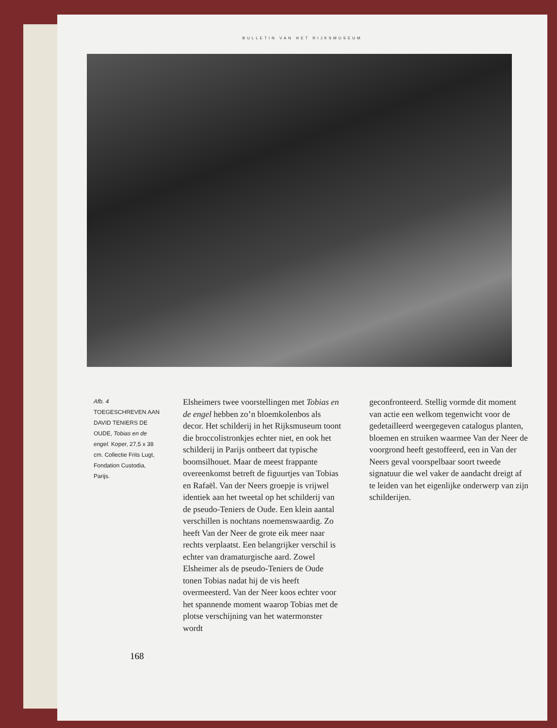BULLETIN VAN HET RIJKSMUSEUM
Afb. 4
TOEGESCHREVEN AAN DAVID TENIERS DE OUDE, Tobias en de engel. Koper, 27,5 x 38 cm. Collectie Frits Lugt, Fondation Custodia, Parijs.
Elsheimers twee voorstellingen met Tobias en de engel hebben zo’n bloemkolenbos als decor. Het schilderij in het Rijksmuseum toont die broccolistronkjes echter niet, en ook het schilderij in Parijs ontbeert dat typische boomsilhouet. Maar de meest frappante overeenkomst betreft de figuurtjes van Tobias en Rafaël. Van der Neers groepje is vrijwel identiek aan het tweetal op het schilderij van de pseudo-Teniers de Oude. Een klein aantal verschillen is nochtans noemenswaardig. Zo heeft Van der Neer de grote eik meer naar rechts verplaatst. Een belangrijker verschil is echter van dramaturgische aard. Zowel Elsheimer als de pseudo-Teniers de Oude tonen Tobias nadat hij de vis heeft overmeesterd. Van der Neer koos echter voor het spannende moment waarop Tobias met de plotse verschijning van het watermonster wordt
geconfronteerd. Stellig vormde dit moment van actie een welkom tegenwicht voor de gedetailleerd weergegeven catalogus planten, bloemen en struiken waarmee Van der Neer de voorgrond heeft gestoffeerd, een in Van der Neers geval voorspelbaar soort tweede signatuur die wel vaker de aandacht dreigt af te leiden van het eigenlijke onderwerp van zijn schilderijen.
168